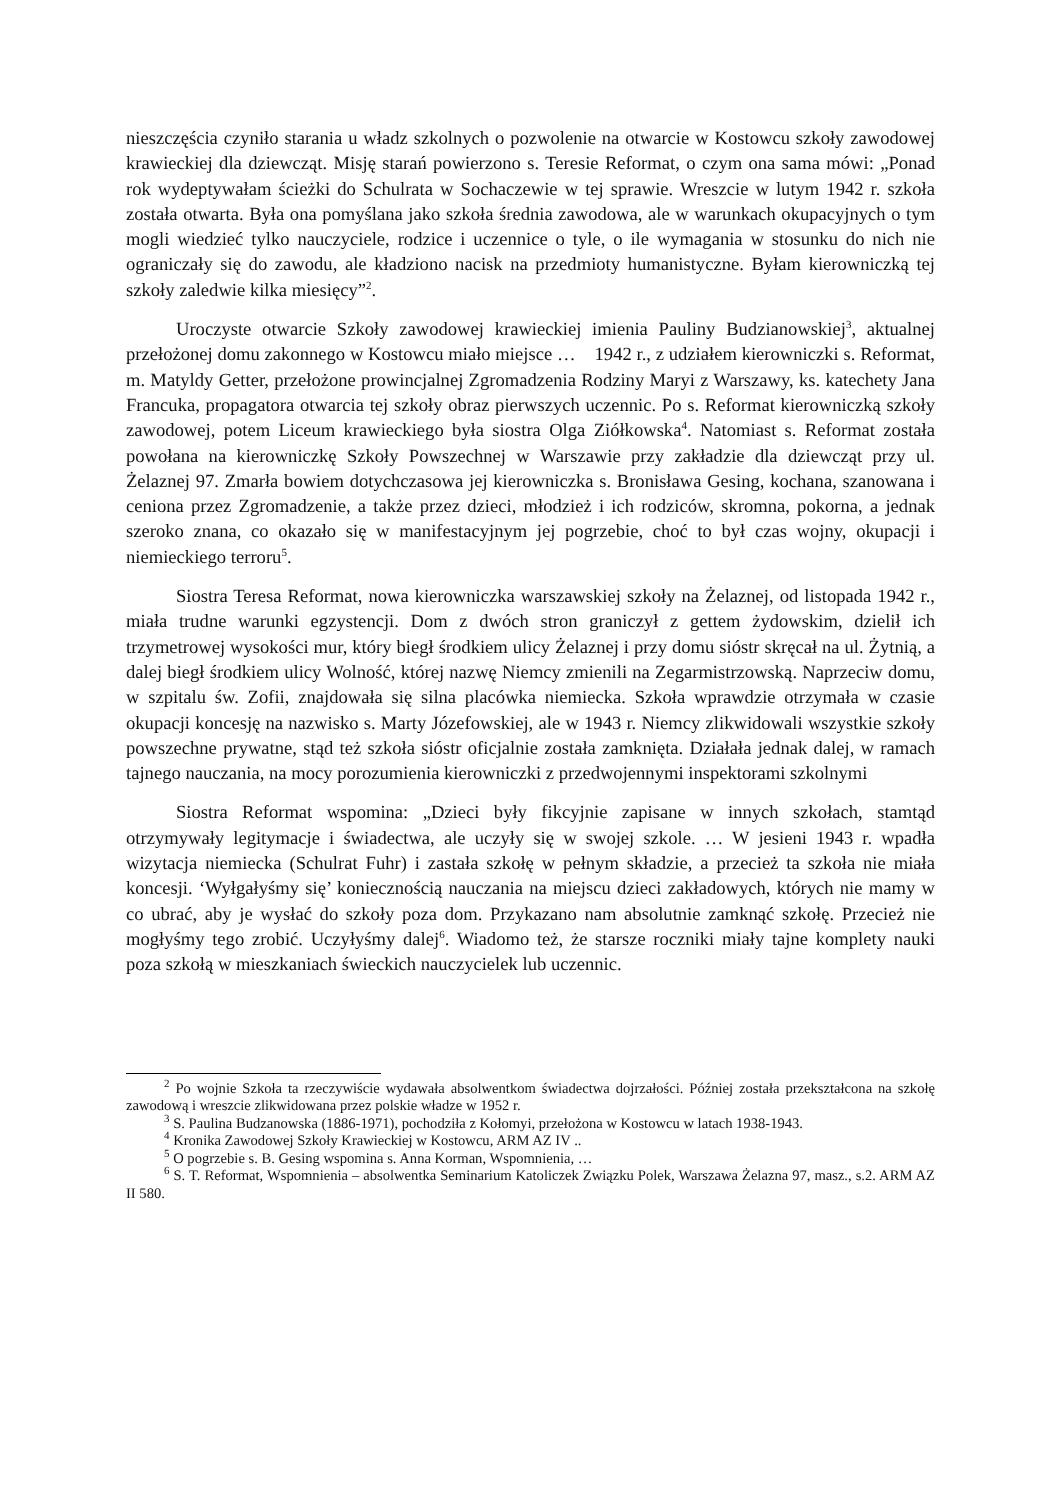nieszczęścia czyniło starania u władz szkolnych o pozwolenie na otwarcie w Kostowcu szkoły zawodowej krawieckiej dla dziewcząt. Misję starań powierzono s. Teresie Reformat, o czym ona sama mówi: „Ponad rok wydeptywałam ścieżki do Schulrata w Sochaczewie w tej sprawie. Wreszcie w lutym 1942 r. szkoła została otwarta. Była ona pomyślana jako szkoła średnia zawodowa, ale w warunkach okupacyjnych o tym mogli wiedzieć tylko nauczyciele, rodzice i uczennice o tyle, o ile wymagania w stosunku do nich nie ograniczały się do zawodu, ale kładziono nacisk na przedmioty humanistyczne. Byłam kierowniczką tej szkoły zaledwie kilka miesięcy”<sup>2</sup>.
Uroczyste otwarcie Szkoły zawodowej krawieckiej imienia Pauliny Budzianowskiej<sup>3</sup>, aktualnej przełożonej domu zakonnego w Kostowcu miało miejsce … 1942 r., z udziałem kierowniczki s. Reformat, m. Matyldy Getter, przełożone prowincjalnej Zgromadzenia Rodziny Maryi z Warszawy, ks. katechety Jana Francuka, propagatora otwarcia tej szkoły obraz pierwszych uczennic. Po s. Reformat kierowniczką szkoły zawodowej, potem Liceum krawieckiego była siostra Olga Ziółkowska<sup>4</sup>. Natomiast s. Reformat została powołana na kierowniczkę Szkoły Powszechnej w Warszawie przy zakładzie dla dziewcząt przy ul. Żelaznej 97. Zmarła bowiem dotychczasowa jej kierowniczka s. Bronisława Gesing, kochana, szanowana i ceniona przez Zgromadzenie, a także przez dzieci, młodzież i ich rodziców, skromna, pokorna, a jednak szeroko znana, co okazało się w manifestacyjnym jej pogrzebie, choć to był czas wojny, okupacji i niemieckiego terroru<sup>5</sup>.
Siostra Teresa Reformat, nowa kierowniczka warszawskiej szkoły na Żelaznej, od listopada 1942 r., miała trudne warunki egzystencji. Dom z dwóch stron graniczył z gettem żydowskim, dzielił ich trzymetrowej wysokości mur, który biegł środkiem ulicy Żelaznej i przy domu sióstr skręcał na ul. Żytnią, a dalej biegł środkiem ulicy Wolność, której nazwę Niemcy zmienili na Zegarmistrzowską. Naprzeciw domu, w szpitalu św. Zofii, znajdowała się silna placówka niemiecka. Szkoła wprawdzie otrzymała w czasie okupacji koncesję na nazwisko s. Marty Józefowskiej, ale w 1943 r. Niemcy zlikwidowali wszystkie szkoły powszechne prywatne, stąd też szkoła sióstr oficjalnie została zamknięta. Działała jednak dalej, w ramach tajnego nauczania, na mocy porozumienia kierowniczki z przedwojennymi inspektorami szkolnymi
Siostra Reformat wspomina: „Dzieci były fikcyjnie zapisane w innych szkołach, stamtąd otrzymywały legitymacje i świadectwa, ale uczyły się w swojej szkole. … W jesieni 1943 r. wpadła wizytacja niemiecka (Schulrat Fuhr) i zastała szkołę w pełnym składzie, a przecież ta szkoła nie miała koncesji. ‘Wyłgałyśmy się’ koniecznością nauczania na miejscu dzieci zakładowych, których nie mamy w co ubrać, aby je wysłać do szkoły poza dom. Przykazano nam absolutnie zamknąć szkołę. Przecież nie mogłyśmy tego zrobić. Uczyłyśmy dalej<sup>6</sup>. Wiadomo też, że starsze roczniki miały tajne komplety nauki poza szkołą w mieszkaniach świeckich nauczycielek lub uczennic.
<sup>2</sup> Po wojnie Szkoła ta rzeczywiście wydawała absolwentkom świadectwa dojrzałości. Później została przekształcona na szkołę zawodową i wreszcie zlikwidowana przez polskie władze w 1952 r.
<sup>3</sup> S. Paulina Budzanowska (1886-1971), pochodziła z Kołomyi, przełożona w Kostowcu w latach 1938-1943.
<sup>4</sup> Kronika Zawodowej Szkoły Krawieckiej w Kostowcu, ARM AZ IV ..
<sup>5</sup> O pogrzebie s. B. Gesing wspomina s. Anna Korman, Wspomnienia, …
<sup>6</sup> S. T. Reformat, Wspomnienia – absolwentka Seminarium Katoliczek Związku Polek, Warszawa Żelazna 97, masz., s.2. ARM AZ II 580.